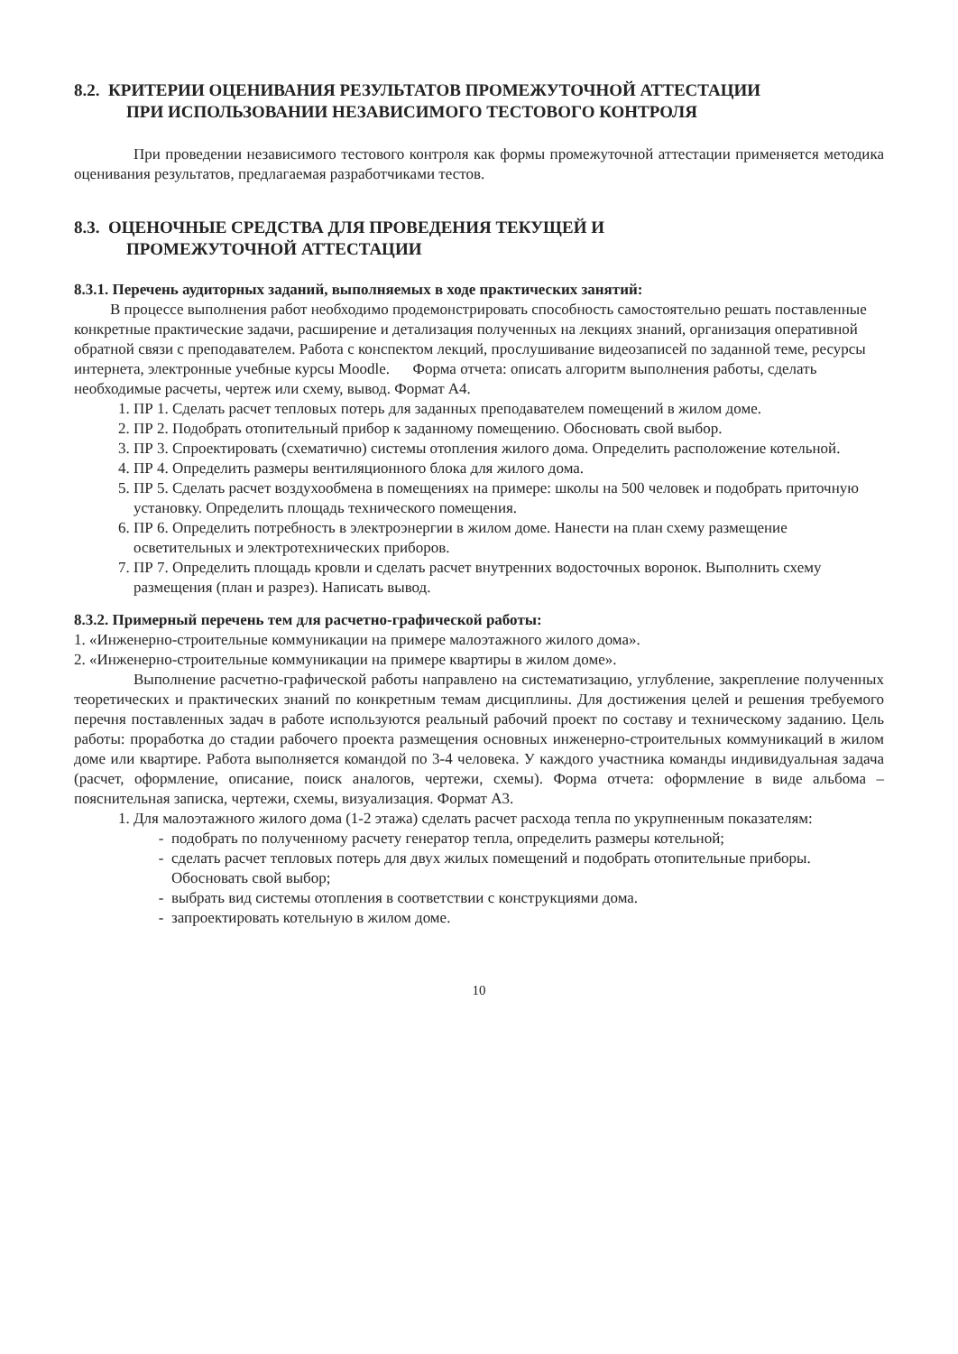8.2. КРИТЕРИИ ОЦЕНИВАНИЯ РЕЗУЛЬТАТОВ ПРОМЕЖУТОЧНОЙ АТТЕСТАЦИИ
ПРИ ИСПОЛЬЗОВАНИИ НЕЗАВИСИМОГО ТЕСТОВОГО КОНТРОЛЯ
При проведении независимого тестового контроля как формы промежуточной аттестации применяется методика оценивания результатов, предлагаемая разработчиками тестов.
8.3. ОЦЕНОЧНЫЕ СРЕДСТВА ДЛЯ ПРОВЕДЕНИЯ ТЕКУЩЕЙ И
ПРОМЕЖУТОЧНОЙ АТТЕСТАЦИИ
8.3.1. Перечень аудиторных заданий, выполняемых в ходе практических занятий:
В процессе выполнения работ необходимо продемонстрировать способность самостоятельно решать поставленные конкретные практические задачи, расширение и детализация полученных на лекциях знаний, организация оперативной обратной связи с преподавателем. Работа с конспектом лекций, прослушивание видеозаписей по заданной теме, ресурсы интернета, электронные учебные курсы Moodle. Форма отчета: описать алгоритм выполнения работы, сделать необходимые расчеты, чертеж или схему, вывод. Формат А4.
1. ПР 1. Сделать расчет тепловых потерь для заданных преподавателем помещений в жилом доме.
2. ПР 2. Подобрать отопительный прибор к заданному помещению. Обосновать свой выбор.
3. ПР 3. Спроектировать (схематично) системы отопления жилого дома. Определить расположение котельной.
4. ПР 4. Определить размеры вентиляционного блока для жилого дома.
5. ПР 5. Сделать расчет воздухообмена в помещениях на примере: школы на 500 человек и подобрать приточную установку. Определить площадь технического помещения.
6. ПР 6. Определить потребность в электроэнергии в жилом доме. Нанести на план схему размещение осветительных и электротехнических приборов.
7. ПР 7. Определить площадь кровли и сделать расчет внутренних водосточных воронок. Выполнить схему размещения (план и разрез). Написать вывод.
8.3.2. Примерный перечень тем для расчетно-графической работы:
1. «Инженерно-строительные коммуникации на примере малоэтажного жилого дома».
2. «Инженерно-строительные коммуникации на примере квартиры в жилом доме».
Выполнение расчетно-графической работы направлено на систематизацию, углубление, закрепление полученных теоретических и практических знаний по конкретным темам дисциплины. Для достижения целей и решения требуемого перечня поставленных задач в работе используются реальный рабочий проект по составу и техническому заданию. Цель работы: проработка до стадии рабочего проекта размещения основных инженерно-строительных коммуникаций в жилом доме или квартире. Работа выполняется командой по 3-4 человека. У каждого участника команды индивидуальная задача (расчет, оформление, описание, поиск аналогов, чертежи, схемы). Форма отчета: оформление в виде альбома – пояснительная записка, чертежи, схемы, визуализация. Формат А3.
1. Для малоэтажного жилого дома (1-2 этажа) сделать расчет расхода тепла по укрупненным показателям:
подобрать по полученному расчету генератор тепла, определить размеры котельной;
сделать расчет тепловых потерь для двух жилых помещений и подобрать отопительные приборы. Обосновать свой выбор;
выбрать вид системы отопления в соответствии с конструкциями дома.
запроектировать котельную в жилом доме.
10